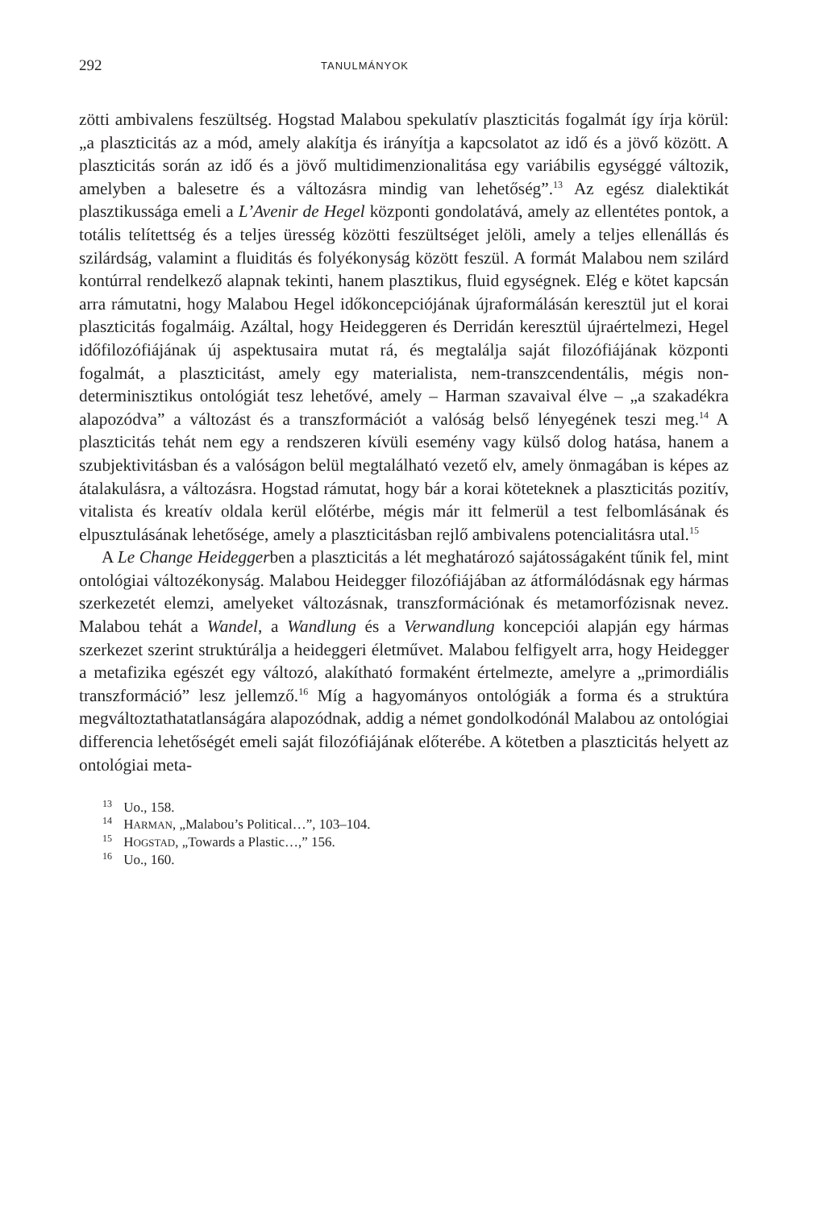292 TANULMÁNYOK
zötti ambivalens feszültség. Hogstad Malabou spekulatív plaszticitás fogalmát így írja körül: „a plaszticitás az a mód, amely alakítja és irányítja a kapcsolatot az idő és a jövő között. A plaszticitás során az idő és a jövő multidimenzionalitása egy variábilis egységgé változik, amelyben a balesetre és a változásra mindig van lehetőség”.<sup>13</sup> Az egész dialektikát plasztikussága emeli a L’Avenir de Hegel központi gondolatává, amely az ellentétes pontok, a totális telítettség és a teljes üresség közötti feszültséget jelöli, amely a teljes ellenállás és szilárdság, valamint a fluiditás és folyékonyság között feszül. A formát Malabou nem szilárd kontúrral rendelkező alapnak tekinti, hanem plasztikus, fluid egységnek. Elég e kötet kapcsán arra rámutatni, hogy Malabou Hegel időkoncepciójának újraformálásán keresztül jut el korai plaszticitás fogalmáig. Azáltal, hogy Heideggeren és Derridán keresztül újraértelmezi, Hegel időfilozófiájának új aspektusaira mutat rá, és megtalálja saját filozófiájának központi fogalmát, a plaszticitást, amely egy materialista, nem-transzcendentális, mégis non-determinisztikus ontológiát tesz lehetővé, amely – Harman szavaival élve – „a szakadékra alapozódva” a változást és a transzformációt a valóság belső lényegének teszi meg.<sup>14</sup> A plaszticitás tehát nem egy a rendszeren kívüli esemény vagy külső dolog hatása, hanem a szubjektivitásban és a valóságon belül megtalálható vezető elv, amely önmagában is képes az átalakulásra, a változásra. Hogstad rámutat, hogy bár a korai köteteknek a plaszticitás pozitív, vitalista és kreatív oldala kerül előtérbe, mégis már itt felmerül a test felbomlásának és elpusztulásának lehetősége, amely a plaszticitásban rejlő ambivalens potencialitásra utal.<sup>15</sup>
A Le Change Heideggerben a plaszticitás a lét meghatározó sajátosságaként tűnik fel, mint ontológiai változékonyság. Malabou Heidegger filozófiájában az átformálódásnak egy hármas szerkezetét elemzi, amelyeket változásnak, transzformációnak és metamorfózisnak nevez. Malabou tehát a Wandel, a Wandlung és a Verwandlung koncepciói alapján egy hármas szerkezet szerint struktúrálja a heideggeri életművet. Malabou felfigyelt arra, hogy Heidegger a metafizika egészét egy változó, alakítható formaként értelmezte, amelyre a „primordiális transzformáció” lesz jellemző.<sup>16</sup> Míg a hagyományos ontológiák a forma és a struktúra megváltoztathatatlanságára alapozódnak, addig a német gondolkodónál Malabou az ontológiai differencia lehetőségét emeli saját filozófiájának előterébe. A kötetben a plaszticitás helyett az ontológiai meta-
<sup>13</sup> Uo., 158.
<sup>14</sup> HARMAN, „Malabou’s Political…”, 103–104.
<sup>15</sup> HOGSTAD, „Towards a Plastic…,” 156.
<sup>16</sup> Uo., 160.